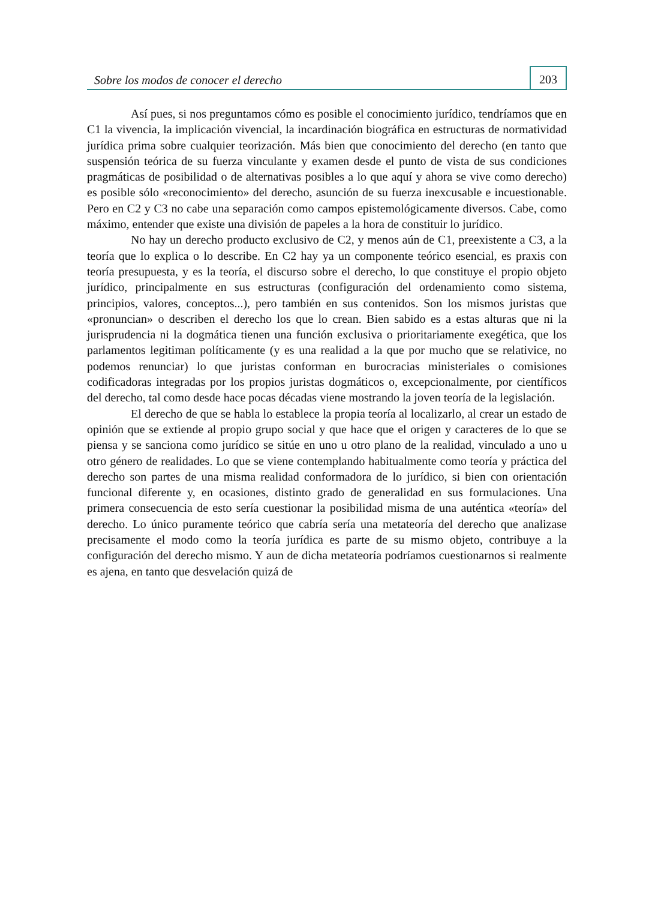Sobre los modos de conocer el derecho
203
Así pues, si nos preguntamos cómo es posible el conocimiento jurídico, tendríamos que en C1 la vivencia, la implicación vivencial, la incardinación biográfica en estructuras de normatividad jurídica prima sobre cualquier teorización. Más bien que conocimiento del derecho (en tanto que suspensión teórica de su fuerza vinculante y examen desde el punto de vista de sus condiciones pragmáticas de posibilidad o de alternativas posibles a lo que aquí y ahora se vive como derecho) es posible sólo «reconocimiento» del derecho, asunción de su fuerza inexcusable e incuestionable. Pero en C2 y C3 no cabe una separación como campos epistemológicamente diversos. Cabe, como máximo, entender que existe una división de papeles a la hora de constituir lo jurídico.
No hay un derecho producto exclusivo de C2, y menos aún de C1, preexistente a C3, a la teoría que lo explica o lo describe. En C2 hay ya un componente teórico esencial, es praxis con teoría presupuesta, y es la teoría, el discurso sobre el derecho, lo que constituye el propio objeto jurídico, principalmente en sus estructuras (configuración del ordenamiento como sistema, principios, valores, conceptos...), pero también en sus contenidos. Son los mismos juristas que «pronuncian» o describen el derecho los que lo crean. Bien sabido es a estas alturas que ni la jurisprudencia ni la dogmática tienen una función exclusiva o prioritariamente exegética, que los parlamentos legitiman políticamente (y es una realidad a la que por mucho que se relativice, no podemos renunciar) lo que juristas conforman en burocracias ministeriales o comisiones codificadoras integradas por los propios juristas dogmáticos o, excepcionalmente, por científicos del derecho, tal como desde hace pocas décadas viene mostrando la joven teoría de la legislación.
El derecho de que se habla lo establece la propia teoría al localizarlo, al crear un estado de opinión que se extiende al propio grupo social y que hace que el origen y caracteres de lo que se piensa y se sanciona como jurídico se sitúe en uno u otro plano de la realidad, vinculado a uno u otro género de realidades. Lo que se viene contemplando habitualmente como teoría y práctica del derecho son partes de una misma realidad conformadora de lo jurídico, si bien con orientación funcional diferente y, en ocasiones, distinto grado de generalidad en sus formulaciones. Una primera consecuencia de esto sería cuestionar la posibilidad misma de una auténtica «teoría» del derecho. Lo único puramente teórico que cabría sería una metateoría del derecho que analizase precisamente el modo como la teoría jurídica es parte de su mismo objeto, contribuye a la configuración del derecho mismo. Y aun de dicha metateoría podríamos cuestionarnos si realmente es ajena, en tanto que desvelación quizá de